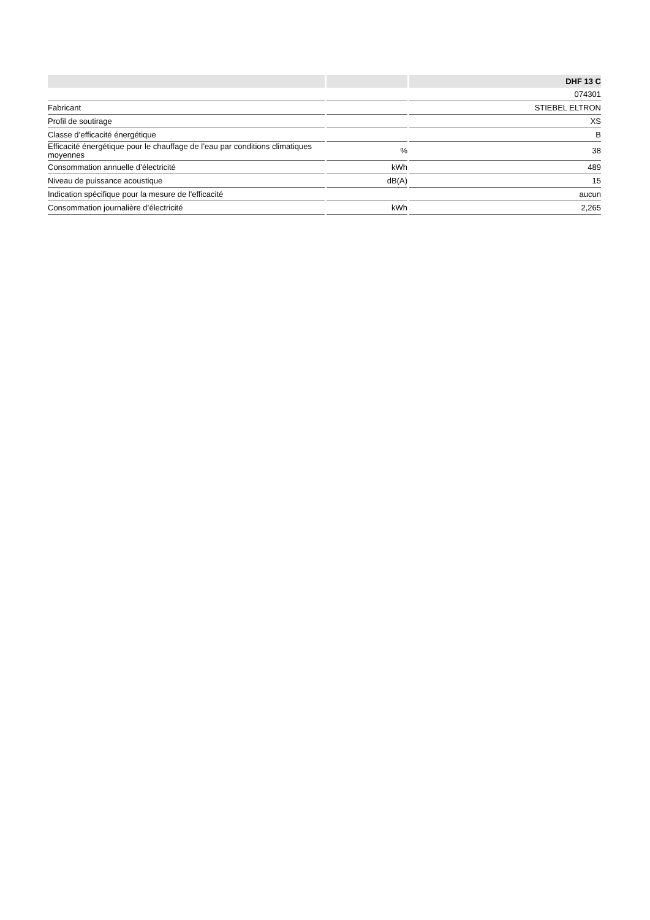| | | DHF 13 C |
| --- | --- | --- |
| | | 074301 |
| Fabricant | | STIEBEL ELTRON |
| Profil de soutirage | | XS |
| Classe d’efficacité énergétique | | B |
| Efficacité énergétique pour le chauffage de l’eau par conditions climatiques moyennes | % | 38 |
| Consommation annuelle d’électricité | kWh | 489 |
| Niveau de puissance acoustique | dB(A) | 15 |
| Indication spécifique pour la mesure de l'efficacité | | aucun |
| Consommation journalière d’électricité | kWh | 2,265 |